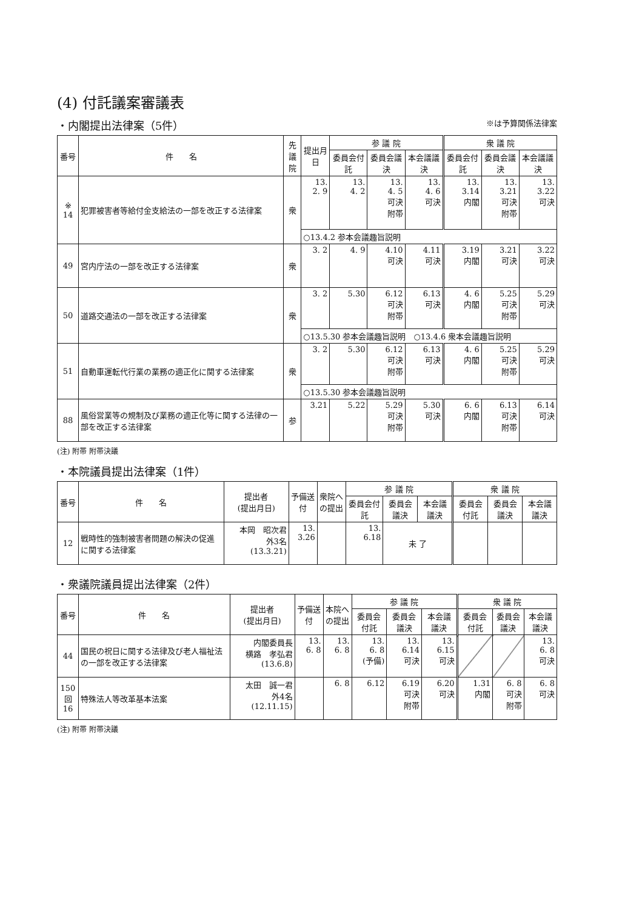(4) 付託議案審議表
・内閣提出法律案（5件） ※は予算関係法律案
| 番号 | 件 名 | 先議院 | 提出月日 | 参 議 院 | | | 衆 議 院 | | |
| --- | --- | --- | --- | --- | --- | --- | --- | --- | --- |
| | | | | 委員会付託 | 委員会議決 | 本会議議決 | 委員会付託 | 委員会議決 | 本会議議決 |
| ※ 14 | 犯罪被害者等給付金支給法の一部を改正する法律案 | 衆 | 13. 2. 9 | 13. 4. 2 | 13. 4. 5 可決 附帯 | 13. 4. 6 可決 | 13. 3.14 内閣 | 13. 3.21 可決 附帯 | 13. 3.22 可決 |
| | | | ○13.4.2 参本会議趣旨説明 | | | | | | |
| 49 | 宮内庁法の一部を改正する法律案 | 衆 | 3. 2 | 4. 9 | 4.10 可決 | 4.11 可決 | 3.19 内閣 | 3.21 可決 | 3.22 可決 |
| 50 | 道路交通法の一部を改正する法律案 | 衆 | 3. 2 | 5.30 | 6.12 可決 附帯 | 6.13 可決 | 4. 6 内閣 | 5.25 可決 附帯 | 5.29 可決 |
| | | | ○13.5.30 参本会議趣旨説明 ○13.4.6 衆本会議趣旨説明 | | | | | | |
| 51 | 自動車運転代行業の業務の適正化に関する法律案 | 衆 | 3. 2 | 5.30 | 6.12 可決 附帯 | 6.13 可決 | 4. 6 内閣 | 5.25 可決 附帯 | 5.29 可決 |
| | | | ○13.5.30 参本会議趣旨説明 | | | | | | |
| 88 | 風俗営業等の規制及び業務の適正化等に関する法律の一部を改正する法律案 | 参 | 3.21 | 5.22 | 5.29 可決 附帯 | 5.30 可決 | 6. 6 内閣 | 6.13 可決 附帯 | 6.14 可決 |
(注) 附帯 附帯決議
・本院議員提出法律案（1件）
| 番号 | 件 名 | 提出者 (提出月日) | 予備送付 | 衆院への提出 | 参 議 院 | | | 衆 議 院 | | |
| --- | --- | --- | --- | --- | --- | --- | --- | --- | --- | --- |
| | | | | | 委員会付託 | 委員会議決 | 本会議議決 | 委員会付託 | 委員会議決 | 本会議議決 |
| 12 | 戦時性的強制被害者問題の解決の促進に関する法律案 | 本岡 昭次君 外3名 (13.3.21) | 13. 3.26 | | 13. 6.18 | 未 了 | | | | |
・衆議院議員提出法律案（2件）
| 番号 | 件 名 | 提出者 (提出月日) | 予備送付 | 本院への提出 | 参 議 院 | | | 衆 議 院 | | |
| --- | --- | --- | --- | --- | --- | --- | --- | --- | --- | --- |
| | | | | | 委員会付託 | 委員会議決 | 本会議議決 | 委員会付託 | 委員会議決 | 本会議議決 |
| 44 | 国民の祝日に関する法律及び老人福祉法の一部を改正する法律案 | 内閣委員長 横路 孝弘君 (13.6.8) | 13. 6. 8 | 13. 6. 8 | 13. 6. 8 (予備) | 13. 6.14 可決 | 13. 6.15 可決 | | | 13. 6. 8 可決 |
| 150 回 16 | 特殊法人等改革基本法案 | 太田 誠一君 外4名 (12.11.15) | | 6. 8 | 6.12 | 6.19 可決 附帯 | 6.20 可決 | 1.31 内閣 | 6. 8 可決 附帯 | 6. 8 可決 |
(注) 附帯 附帯決議